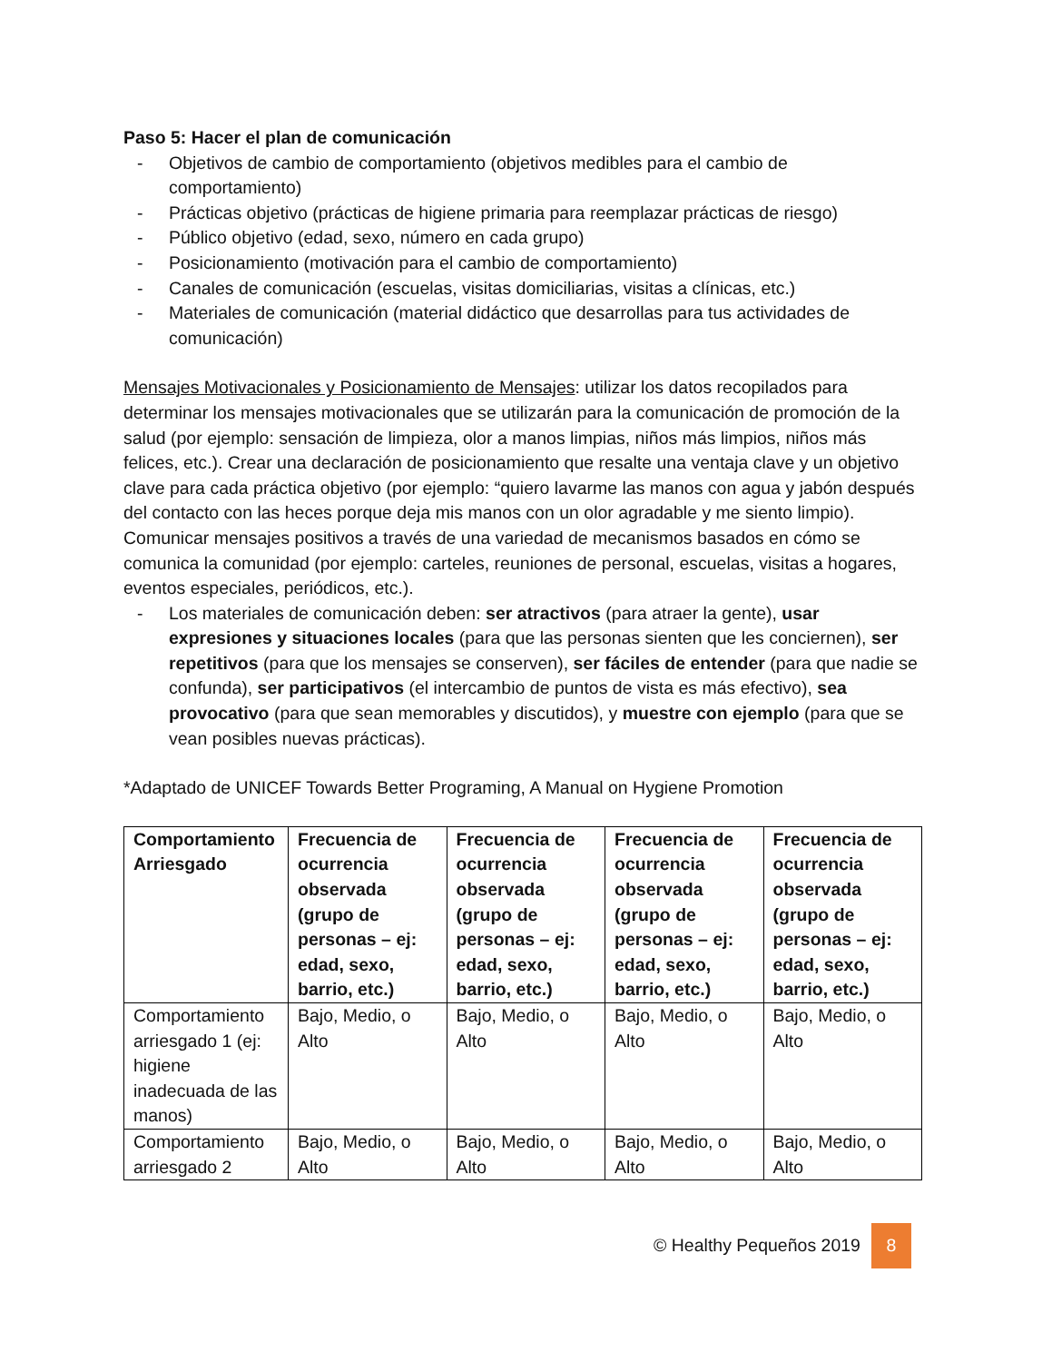Paso 5: Hacer el plan de comunicación
- Objetivos de cambio de comportamiento (objetivos medibles para el cambio de comportamiento)
- Prácticas objetivo (prácticas de higiene primaria para reemplazar prácticas de riesgo)
- Público objetivo (edad, sexo, número en cada grupo)
- Posicionamiento (motivación para el cambio de comportamiento)
- Canales de comunicación (escuelas, visitas domiciliarias, visitas a clínicas, etc.)
- Materiales de comunicación (material didáctico que desarrollas para tus actividades de comunicación)
Mensajes Motivacionales y Posicionamiento de Mensajes: utilizar los datos recopilados para determinar los mensajes motivacionales que se utilizarán para la comunicación de promoción de la salud (por ejemplo: sensación de limpieza, olor a manos limpias, niños más limpios, niños más felices, etc.). Crear una declaración de posicionamiento que resalte una ventaja clave y un objetivo clave para cada práctica objetivo (por ejemplo: “quiero lavarme las manos con agua y jabón después del contacto con las heces porque deja mis manos con un olor agradable y me siento limpio). Comunicar mensajes positivos a través de una variedad de mecanismos basados en cómo se comunica la comunidad (por ejemplo: carteles, reuniones de personal, escuelas, visitas a hogares, eventos especiales, periódicos, etc.).
- Los materiales de comunicación deben: ser atractivos (para atraer la gente), usar expresiones y situaciones locales (para que las personas sienten que les conciernen), ser repetitivos (para que los mensajes se conserven), ser fáciles de entender (para que nadie se confunda), ser participativos (el intercambio de puntos de vista es más efectivo), sea provocativo (para que sean memorables y discutidos), y muestre con ejemplo (para que se vean posibles nuevas prácticas).
*Adaptado de UNICEF Towards Better Programing, A Manual on Hygiene Promotion
| Comportamiento Arriesgado | Frecuencia de ocurrencia observada (grupo de personas – ej: edad, sexo, barrio, etc.) | Frecuencia de ocurrencia observada (grupo de personas – ej: edad, sexo, barrio, etc.) | Frecuencia de ocurrencia observada (grupo de personas – ej: edad, sexo, barrio, etc.) | Frecuencia de ocurrencia observada (grupo de personas – ej: edad, sexo, barrio, etc.) |
| --- | --- | --- | --- | --- |
| Comportamiento arriesgado 1 (ej: higiene inadecuada de las manos) | Bajo, Medio, o Alto | Bajo, Medio, o Alto | Bajo, Medio, o Alto | Bajo, Medio, o Alto |
| Comportamiento arriesgado 2 | Bajo, Medio, o Alto | Bajo, Medio, o Alto | Bajo, Medio, o Alto | Bajo, Medio, o Alto |
© Healthy Pequeños 2019 8